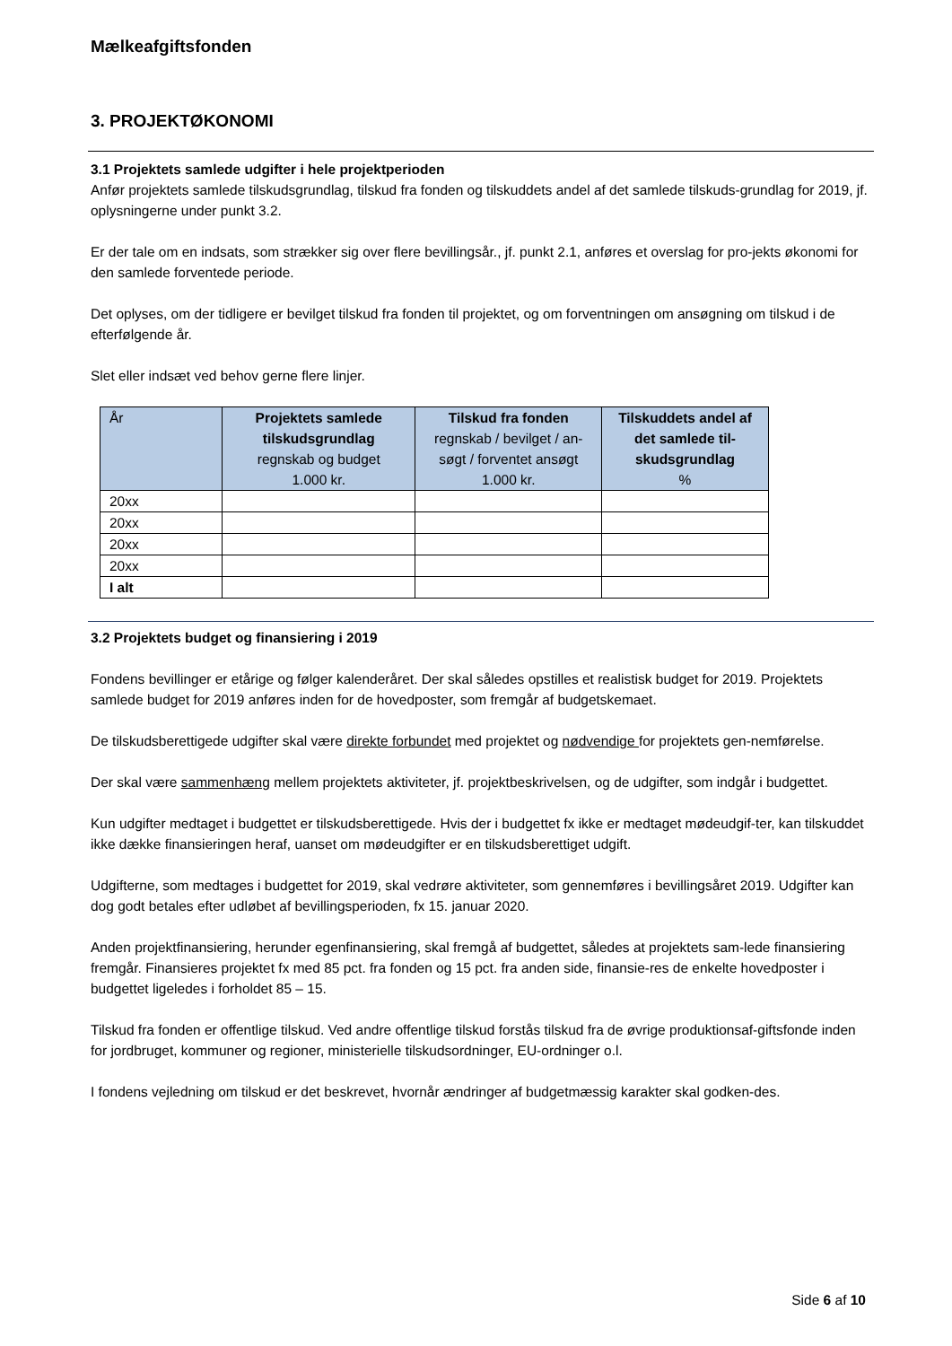Mælkeafgiftsfonden
3. PROJEKTØKONOMI
3.1 Projektets samlede udgifter i hele projektperioden
Anfør projektets samlede tilskudsgrundlag, tilskud fra fonden og tilskuddets andel af det samlede tilskuds-grundlag for 2019, jf. oplysningerne under punkt 3.2.
Er der tale om en indsats, som strækker sig over flere bevillingsår., jf. punkt 2.1, anføres et overslag for pro-jekts økonomi for den samlede forventede periode.
Det oplyses, om der tidligere er bevilget tilskud fra fonden til projektet, og om forventningen om ansøgning om tilskud i de efterfølgende år.
Slet eller indsæt ved behov gerne flere linjer.
| År | Projektets samlede tilskudsgrundlag regnskab og budget 1.000 kr. | Tilskud fra fonden regnskab / bevilget / an-søgt / forventet ansøgt 1.000 kr. | Tilskuddets andel af det samlede til-skudsgrundlag % |
| --- | --- | --- | --- |
| 20xx | | | |
| 20xx | | | |
| 20xx | | | |
| 20xx | | | |
| I alt | | | |
3.2 Projektets budget og finansiering i 2019
Fondens bevillinger er etårige og følger kalenderåret. Der skal således opstilles et realistisk budget for 2019. Projektets samlede budget for 2019 anføres inden for de hovedposter, som fremgår af budgetskemaet.
De tilskudsberettigede udgifter skal være direkte forbundet med projektet og nødvendige for projektets gen-nemførelse.
Der skal være sammenhæng mellem projektets aktiviteter, jf. projektbeskrivelsen, og de udgifter, som indgår i budgettet.
Kun udgifter medtaget i budgettet er tilskudsberettigede. Hvis der i budgettet fx ikke er medtaget mødeudgif-ter, kan tilskuddet ikke dække finansieringen heraf, uanset om mødeudgifter er en tilskudsberettiget udgift.
Udgifterne, som medtages i budgettet for 2019, skal vedrøre aktiviteter, som gennemføres i bevillingsåret 2019. Udgifter kan dog godt betales efter udløbet af bevillingsperioden, fx 15. januar 2020.
Anden projektfinansiering, herunder egenfinansiering, skal fremgå af budgettet, således at projektets sam-lede finansiering fremgår. Finansieres projektet fx med 85 pct. fra fonden og 15 pct. fra anden side, finansie-res de enkelte hovedposter i budgettet ligeledes i forholdet 85 – 15.
Tilskud fra fonden er offentlige tilskud. Ved andre offentlige tilskud forstås tilskud fra de øvrige produktionsaf-giftsfonde inden for jordbruget, kommuner og regioner, ministerielle tilskudsordninger, EU-ordninger o.l.
I fondens vejledning om tilskud er det beskrevet, hvornår ændringer af budgetmæssig karakter skal godken-des.
Side 6 af 10